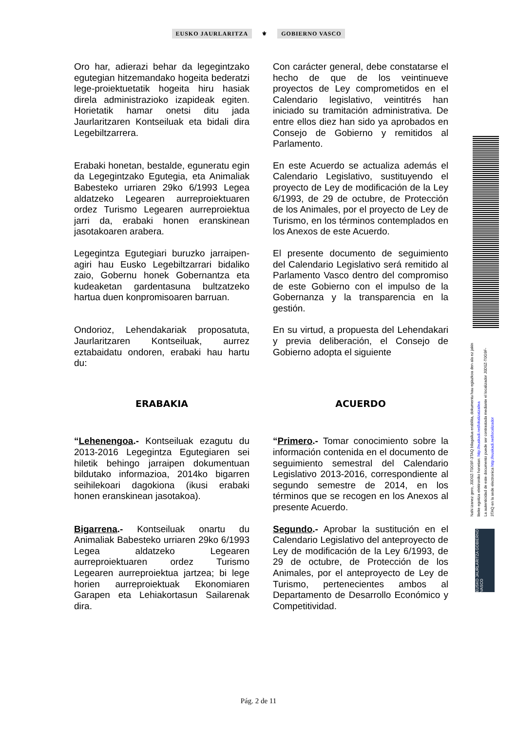EUSKO JAURLARITZA ⚜ GOBIERNO VASCO
Oro har, adierazi behar da legegintzako egutegian hitzemandako hogeita bederatzi lege-proiektuetatik hogeita hiru hasiak direla administrazioko izapideak egiten. Horietatik hamar onetsi ditu jada Jaurlaritzaren Kontseiluak eta bidali dira Legebiltzarrera.
Con carácter general, debe constatarse el hecho de que de los veintinueve proyectos de Ley comprometidos en el Calendario legislativo, veintitrés han iniciado su tramitación administrativa. De entre ellos diez han sido ya aprobados en Consejo de Gobierno y remitidos al Parlamento.
Erabaki honetan, bestalde, eguneratu egin da Legegintzako Egutegia, eta Animaliak Babesteko urriaren 29ko 6/1993 Legea aldatzeko Legearen aurreproiektuaren ordez Turismo Legearen aurreproiektua jarri da, erabaki honen eranskinean jasotakoaren arabera.
En este Acuerdo se actualiza además el Calendario Legislativo, sustituyendo el proyecto de Ley de modificación de la Ley 6/1993, de 29 de octubre, de Protección de los Animales, por el proyecto de Ley de Turismo, en los términos contemplados en los Anexos de este Acuerdo.
Legegintza Egutegiari buruzko jarraipen-agiri hau Eusko Legebiltzarrari bidaliko zaio, Gobernu honek Gobernantza eta kudeaketan gardentasuna bultzatzeko hartua duen konpromisoaren barruan.
El presente documento de seguimiento del Calendario Legislativo será remitido al Parlamento Vasco dentro del compromiso de este Gobierno con el impulso de la Gobernanza y la transparencia en la gestión.
Ondorioz, Lehendakariak proposatuta, Jaurlaritzaren Kontseiluak, aurrez eztabaidatu ondoren, erabaki hau hartu du:
En su virtud, a propuesta del Lehendakari y previa deliberación, el Consejo de Gobierno adopta el siguiente
ERABAKIA ACUERDO
“Lehenengoa.- Kontseiluak ezagutu du 2013-2016 Legegintza Egutegiaren sei hiletik behingo jarraipen dokumentuan bildutako informazioa, 2014ko bigarren seihilekoari dagokiona (ikusi erabaki honen eranskinean jasotakoa).
“Primero.- Tomar conocimiento sobre la información contenida en el documento de seguimiento semestral del Calendario Legislativo 2013-2016, correspondiente al segundo semestre de 2014, en los términos que se recogen en los Anexos al presente Acuerdo.
Bigarrena.- Kontseiluak onartu du Animaliak Babesteko urriaren 29ko 6/1993 Legea aldatzeko Legearen aurreproiektuaren ordez Turismo Legearen aurreproiektua jartzea; bi lege horien aurreproiektuak Ekonomiaren Garapen eta Lehiakortasun Sailarenak dira.
Segundo.- Aprobar la sustitución en el Calendario Legislativo del anteproyecto de Ley de modificación de la Ley 6/1993, de 29 de octubre, de Protección de los Animales, por el anteproyecto de Ley de Turismo, pertenecientes ambos al Departamento de Desarrollo Económico y Competitividad.
Nahi izanez gero, J0D0Z-T0G9F-3TAQ bilagailua erabilita, dokumentu hau egiazkoa den ala ez jakin liteke egoitza elektroniko honetan: http://euskadi.net/lokalizatzailea
La autenticidad de este documento puede ser contrastada mediante el localizador J0D0Z-T0G9F-3TAQ en la sede electronica http://euskadi.net/localizador
EUSKO JAURLARITZA GOBIERNO VASCO
Pág. 2 de 11